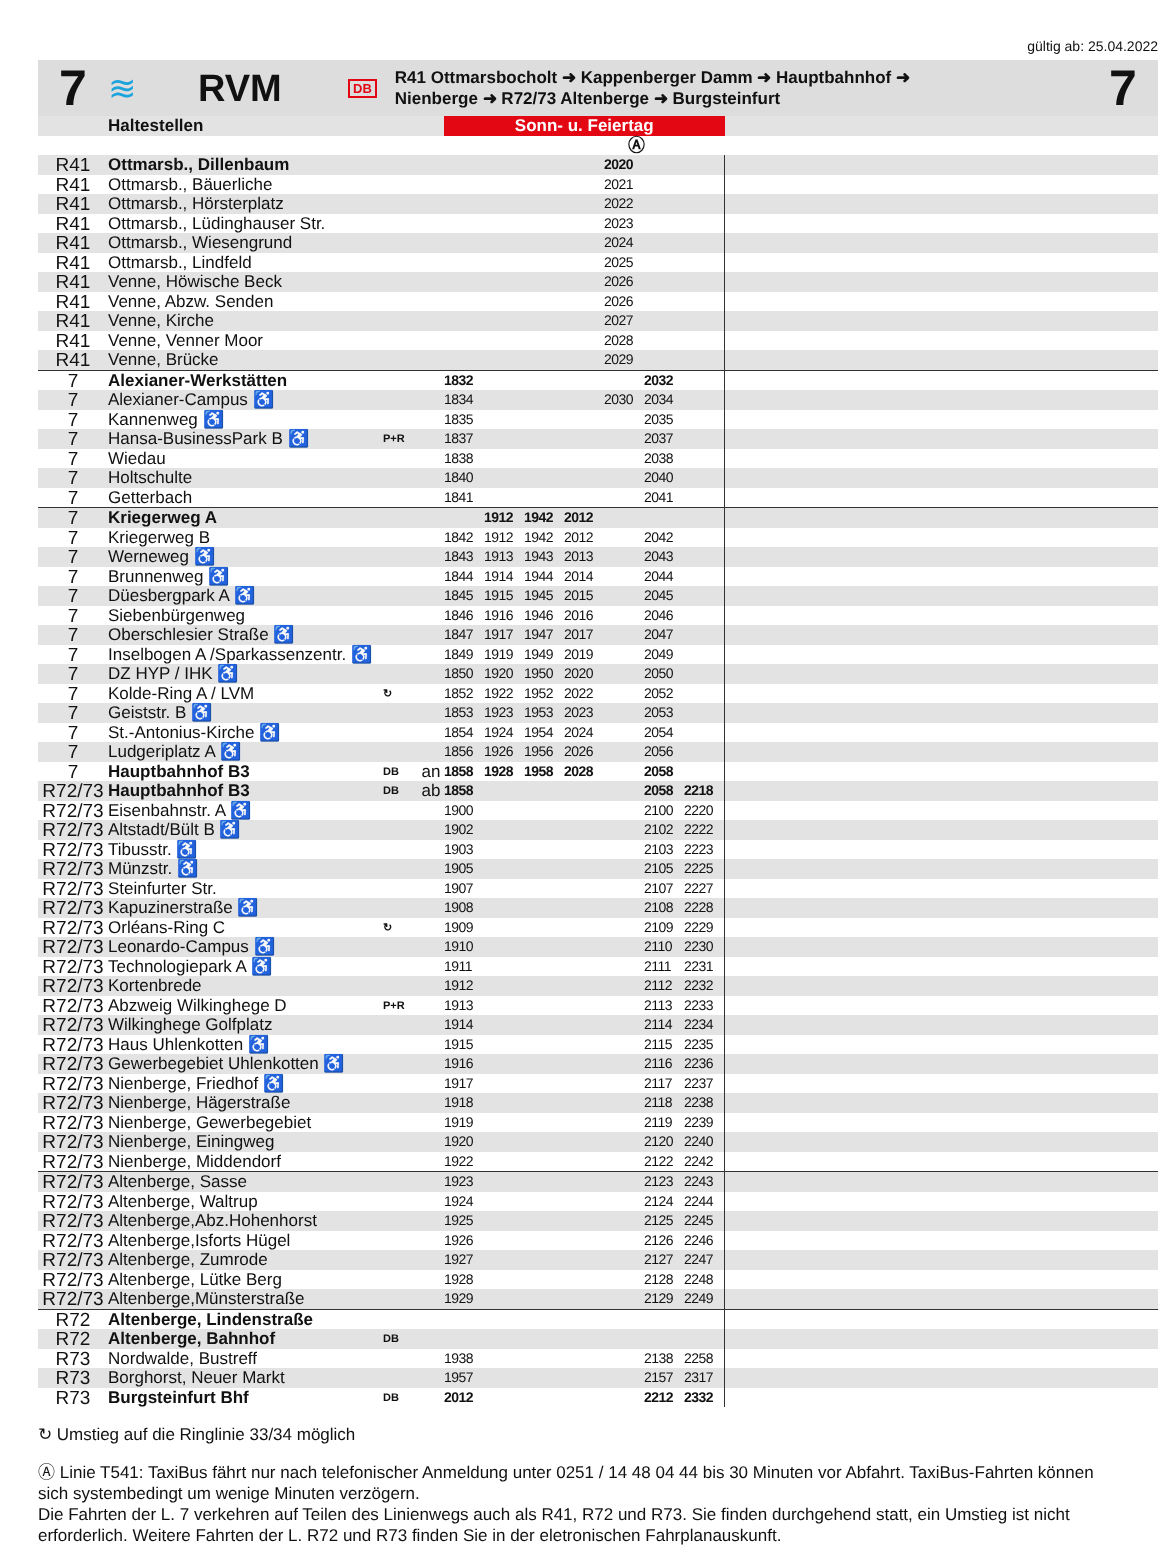gültig ab: 25.04.2022
7
≋ RVM
DB
R41 Ottmarsbocholt ➜ Kappenberger Damm ➜ Hauptbahnhof ➜
Nienberge ➜ R72/73 Altenberge ➜ Burgsteinfurt
7
| | Haltestellen | | | Sonn- u. Feiertag | | | | | | | |
| --- | --- | --- | --- | --- | --- | --- | --- | --- | --- | --- | --- |
| | | | | Ⓐ | | | | | | | |
| R41 | Ottmarsb., Dillenbaum | | | | | | | 2020 | | | |
| R41 | Ottmarsb., Bäuerliche | | | | | | | 2021 | | | |
| R41 | Ottmarsb., Hörsterplatz | | | | | | | 2022 | | | |
| R41 | Ottmarsb., Lüdinghauser Str. | | | | | | | 2023 | | | |
| R41 | Ottmarsb., Wiesengrund | | | | | | | 2024 | | | |
| R41 | Ottmarsb., Lindfeld | | | | | | | 2025 | | | |
| R41 | Venne, Höwische Beck | | | | | | | 2026 | | | |
| R41 | Venne, Abzw. Senden | | | | | | | 2026 | | | |
| R41 | Venne, Kirche | | | | | | | 2027 | | | |
| R41 | Venne, Venner Moor | | | | | | | 2028 | | | |
| R41 | Venne, Brücke | | | | | | | 2029 | | | |
| 7 | Alexianer-Werkstätten | | | 1832 | | | | | 2032 | | |
| 7 | Alexianer-Campus ♿ | | | 1834 | | | | 2030 | 2034 | | |
| 7 | Kannenweg ♿ | | | 1835 | | | | | 2035 | | |
| 7 | Hansa-BusinessPark B ♿ | P+R | | 1837 | | | | | 2037 | | |
| 7 | Wiedau | | | 1838 | | | | | 2038 | | |
| 7 | Holtschulte | | | 1840 | | | | | 2040 | | |
| 7 | Getterbach | | | 1841 | | | | | 2041 | | |
| 7 | Kriegerweg A | | | | 1912 | 1942 | 2012 | | | | |
| 7 | Kriegerweg B | | | 1842 | 1912 | 1942 | 2012 | | 2042 | | |
| 7 | Werneweg ♿ | | | 1843 | 1913 | 1943 | 2013 | | 2043 | | |
| 7 | Brunnenweg ♿ | | | 1844 | 1914 | 1944 | 2014 | | 2044 | | |
| 7 | Düesbergpark A ♿ | | | 1845 | 1915 | 1945 | 2015 | | 2045 | | |
| 7 | Siebenbürgenweg | | | 1846 | 1916 | 1946 | 2016 | | 2046 | | |
| 7 | Oberschlesier Straße ♿ | | | 1847 | 1917 | 1947 | 2017 | | 2047 | | |
| 7 | Inselbogen A /Sparkassenzentr. ♿ | | | 1849 | 1919 | 1949 | 2019 | | 2049 | | |
| 7 | DZ HYP / IHK ♿ | | | 1850 | 1920 | 1950 | 2020 | | 2050 | | |
| 7 | Kolde-Ring A / LVM | ↻ | | 1852 | 1922 | 1952 | 2022 | | 2052 | | |
| 7 | Geiststr. B ♿ | | | 1853 | 1923 | 1953 | 2023 | | 2053 | | |
| 7 | St.-Antonius-Kirche ♿ | | | 1854 | 1924 | 1954 | 2024 | | 2054 | | |
| 7 | Ludgeriplatz A ♿ | | | 1856 | 1926 | 1956 | 2026 | | 2056 | | |
| 7 | Hauptbahnhof B3 | DB | an | 1858 | 1928 | 1958 | 2028 | | 2058 | | |
| R72/73 | Hauptbahnhof B3 | DB | ab | 1858 | | | | | 2058 | 2218 | |
| R72/73 | Eisenbahnstr. A ♿ | | | 1900 | | | | | 2100 | 2220 | |
| R72/73 | Altstadt/Bült B ♿ | | | 1902 | | | | | 2102 | 2222 | |
| R72/73 | Tibusstr. ♿ | | | 1903 | | | | | 2103 | 2223 | |
| R72/73 | Münzstr. ♿ | | | 1905 | | | | | 2105 | 2225 | |
| R72/73 | Steinfurter Str. | | | 1907 | | | | | 2107 | 2227 | |
| R72/73 | Kapuzinerstraße ♿ | | | 1908 | | | | | 2108 | 2228 | |
| R72/73 | Orléans-Ring C | ↻ | | 1909 | | | | | 2109 | 2229 | |
| R72/73 | Leonardo-Campus ♿ | | | 1910 | | | | | 2110 | 2230 | |
| R72/73 | Technologiepark A ♿ | | | 1911 | | | | | 2111 | 2231 | |
| R72/73 | Kortenbrede | | | 1912 | | | | | 2112 | 2232 | |
| R72/73 | Abzweig Wilkinghege D | P+R | | 1913 | | | | | 2113 | 2233 | |
| R72/73 | Wilkinghege Golfplatz | | | 1914 | | | | | 2114 | 2234 | |
| R72/73 | Haus Uhlenkotten ♿ | | | 1915 | | | | | 2115 | 2235 | |
| R72/73 | Gewerbegebiet Uhlenkotten ♿ | | | 1916 | | | | | 2116 | 2236 | |
| R72/73 | Nienberge, Friedhof ♿ | | | 1917 | | | | | 2117 | 2237 | |
| R72/73 | Nienberge, Hägerstraße | | | 1918 | | | | | 2118 | 2238 | |
| R72/73 | Nienberge, Gewerbegebiet | | | 1919 | | | | | 2119 | 2239 | |
| R72/73 | Nienberge, Einingweg | | | 1920 | | | | | 2120 | 2240 | |
| R72/73 | Nienberge, Middendorf | | | 1922 | | | | | 2122 | 2242 | |
| R72/73 | Altenberge, Sasse | | | 1923 | | | | | 2123 | 2243 | |
| R72/73 | Altenberge, Waltrup | | | 1924 | | | | | 2124 | 2244 | |
| R72/73 | Altenberge,Abz.Hohenhorst | | | 1925 | | | | | 2125 | 2245 | |
| R72/73 | Altenberge,Isforts Hügel | | | 1926 | | | | | 2126 | 2246 | |
| R72/73 | Altenberge, Zumrode | | | 1927 | | | | | 2127 | 2247 | |
| R72/73 | Altenberge, Lütke Berg | | | 1928 | | | | | 2128 | 2248 | |
| R72/73 | Altenberge,Münsterstraße | | | 1929 | | | | | 2129 | 2249 | |
| R72 | Altenberge, Lindenstraße | | | | | | | | | | |
| R72 | Altenberge, Bahnhof | DB | | | | | | | | | |
| R73 | Nordwalde, Bustreff | | | 1938 | | | | | 2138 | 2258 | |
| R73 | Borghorst, Neuer Markt | | | 1957 | | | | | 2157 | 2317 | |
| R73 | Burgsteinfurt Bhf | DB | | 2012 | | | | | 2212 | 2332 | |
↻ Umstieg auf die Ringlinie 33/34 möglich
Ⓐ Linie T541: TaxiBus fährt nur nach telefonischer Anmeldung unter 0251 / 14 48 04 44 bis 30 Minuten vor Abfahrt. TaxiBus-Fahrten können sich systembedingt um wenige Minuten verzögern.
Die Fahrten der L. 7 verkehren auf Teilen des Linienwegs auch als R41, R72 und R73. Sie finden durchgehend statt, ein Umstieg ist nicht erforderlich. Weitere Fahrten der L. R72 und R73 finden Sie in der eletronischen Fahrplanauskunft.